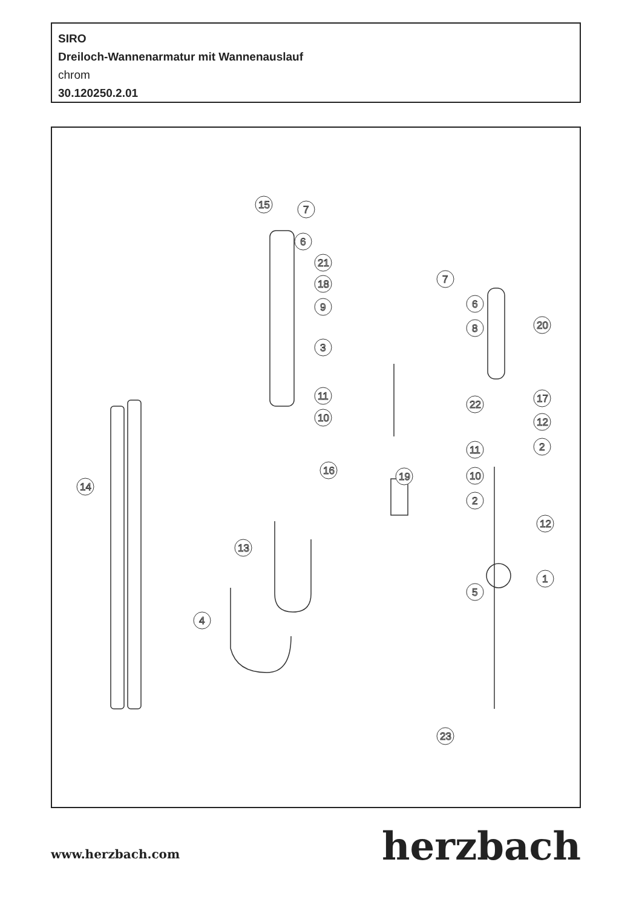SIRO
Dreiloch-Wannenarmatur mit Wannenauslauf
chrom
30.120250.2.01
15
7
6
21
18
9
3
11
10
16
14
13
4
19
7
6
8
22
11
10
2
5
23
20
17
12
2
12
1
www.herzbach.com
herzbach